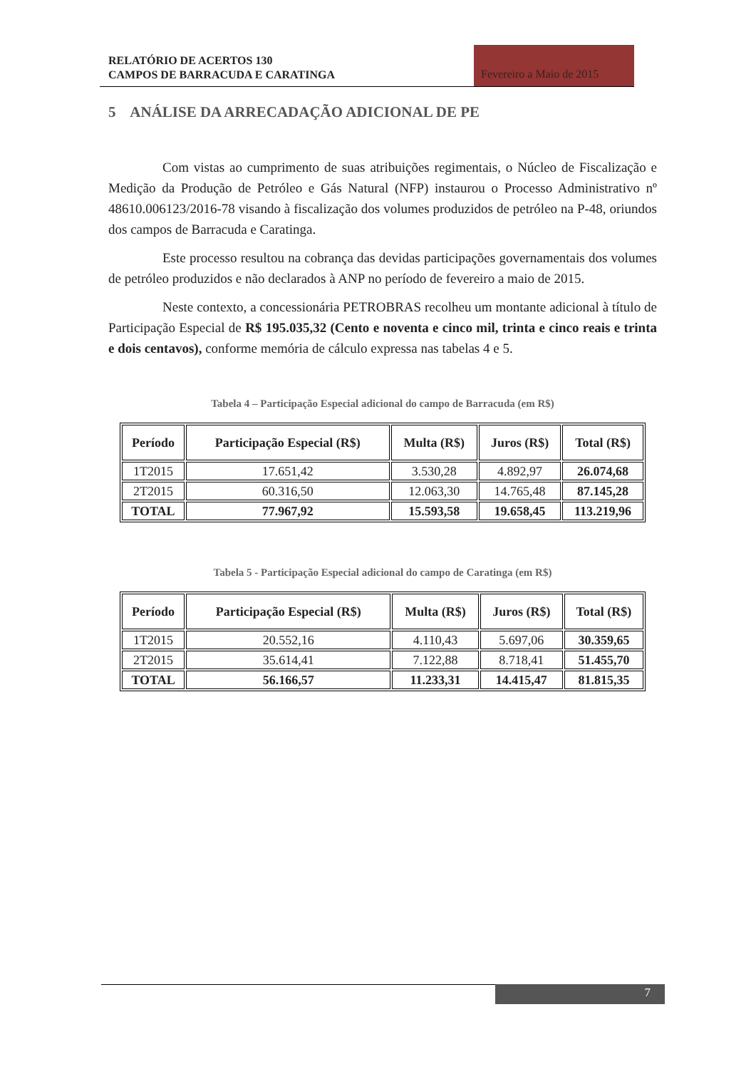RELATÓRIO DE ACERTOS 130
CAMPOS DE BARRACUDA E CARATINGA
Fevereiro a Maio de 2015
5 ANÁLISE DA ARRECADAÇÃO ADICIONAL DE PE
Com vistas ao cumprimento de suas atribuições regimentais, o Núcleo de Fiscalização e Medição da Produção de Petróleo e Gás Natural (NFP) instaurou o Processo Administrativo nº 48610.006123/2016-78 visando à fiscalização dos volumes produzidos de petróleo na P-48, oriundos dos campos de Barracuda e Caratinga.
Este processo resultou na cobrança das devidas participações governamentais dos volumes de petróleo produzidos e não declarados à ANP no período de fevereiro a maio de 2015.
Neste contexto, a concessionária PETROBRAS recolheu um montante adicional à título de Participação Especial de R$ 195.035,32 (Cento e noventa e cinco mil, trinta e cinco reais e trinta e dois centavos), conforme memória de cálculo expressa nas tabelas 4 e 5.
Tabela 4 – Participação Especial adicional do campo de Barracuda (em R$)
| Período | Participação Especial (R$) | Multa (R$) | Juros (R$) | Total (R$) |
| --- | --- | --- | --- | --- |
| 1T2015 | 17.651,42 | 3.530,28 | 4.892,97 | 26.074,68 |
| 2T2015 | 60.316,50 | 12.063,30 | 14.765,48 | 87.145,28 |
| TOTAL | 77.967,92 | 15.593,58 | 19.658,45 | 113.219,96 |
Tabela 5 - Participação Especial adicional do campo de Caratinga (em R$)
| Período | Participação Especial (R$) | Multa (R$) | Juros (R$) | Total (R$) |
| --- | --- | --- | --- | --- |
| 1T2015 | 20.552,16 | 4.110,43 | 5.697,06 | 30.359,65 |
| 2T2015 | 35.614,41 | 7.122,88 | 8.718,41 | 51.455,70 |
| TOTAL | 56.166,57 | 11.233,31 | 14.415,47 | 81.815,35 |
7